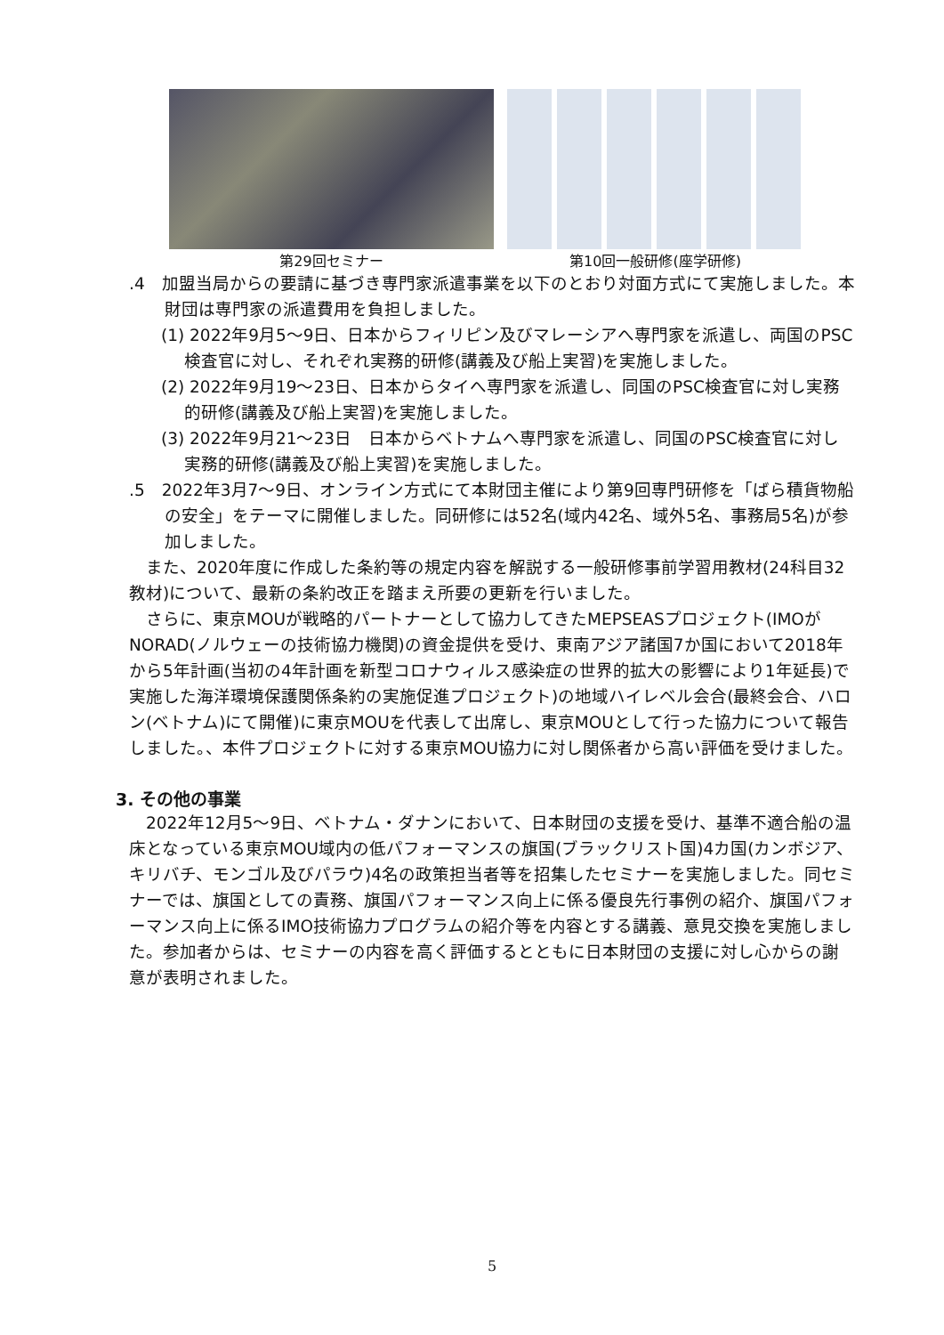第29回セミナー 第10回一般研修(座学研修)
.4　加盟当局からの要請に基づき専門家派遣事業を以下のとおり対面方式にて実施しました。本財団は専門家の派遣費用を負担しました。
(1) 2022年9月5～9日、日本からフィリピン及びマレーシアへ専門家を派遣し、両国のPSC検査官に対し、それぞれ実務的研修(講義及び船上実習)を実施しました。
(2) 2022年9月19～23日、日本からタイへ専門家を派遣し、同国のPSC検査官に対し実務的研修(講義及び船上実習)を実施しました。
(3) 2022年9月21～23日　日本からベトナムへ専門家を派遣し、同国のPSC検査官に対し実務的研修(講義及び船上実習)を実施しました。
.5　2022年3月7～9日、オンライン方式にて本財団主催により第9回専門研修を「ばら積貨物船の安全」をテーマに開催しました。同研修には52名(域内42名、域外5名、事務局5名)が参加しました。
　また、2020年度に作成した条約等の規定内容を解説する一般研修事前学習用教材(24科目32教材)について、最新の条約改正を踏まえ所要の更新を行いました。
　さらに、東京MOUが戦略的パートナーとして協力してきたMEPSEASプロジェクト(IMOがNORAD(ノルウェーの技術協力機関)の資金提供を受け、東南アジア諸国7か国において2018年から5年計画(当初の4年計画を新型コロナウィルス感染症の世界的拡大の影響により1年延長)で実施した海洋環境保護関係条約の実施促進プロジェクト)の地域ハイレベル会合(最終会合、ハロン(ベトナム)にて開催)に東京MOUを代表して出席し、東京MOUとして行った協力について報告しました。、本件プロジェクトに対する東京MOU協力に対し関係者から高い評価を受けました。
3. その他の事業
　2022年12月5～9日、ベトナム・ダナンにおいて、日本財団の支援を受け、基準不適合船の温床となっている東京MOU域内の低パフォーマンスの旗国(ブラックリスト国)4カ国(カンボジア、キリバチ、モンゴル及びパラウ)4名の政策担当者等を招集したセミナーを実施しました。同セミナーでは、旗国としての責務、旗国パフォーマンス向上に係る優良先行事例の紹介、旗国パフォーマンス向上に係るIMO技術協力プログラムの紹介等を内容とする講義、意見交換を実施しました。参加者からは、セミナーの内容を高く評価するとともに日本財団の支援に対し心からの謝意が表明されました。
5